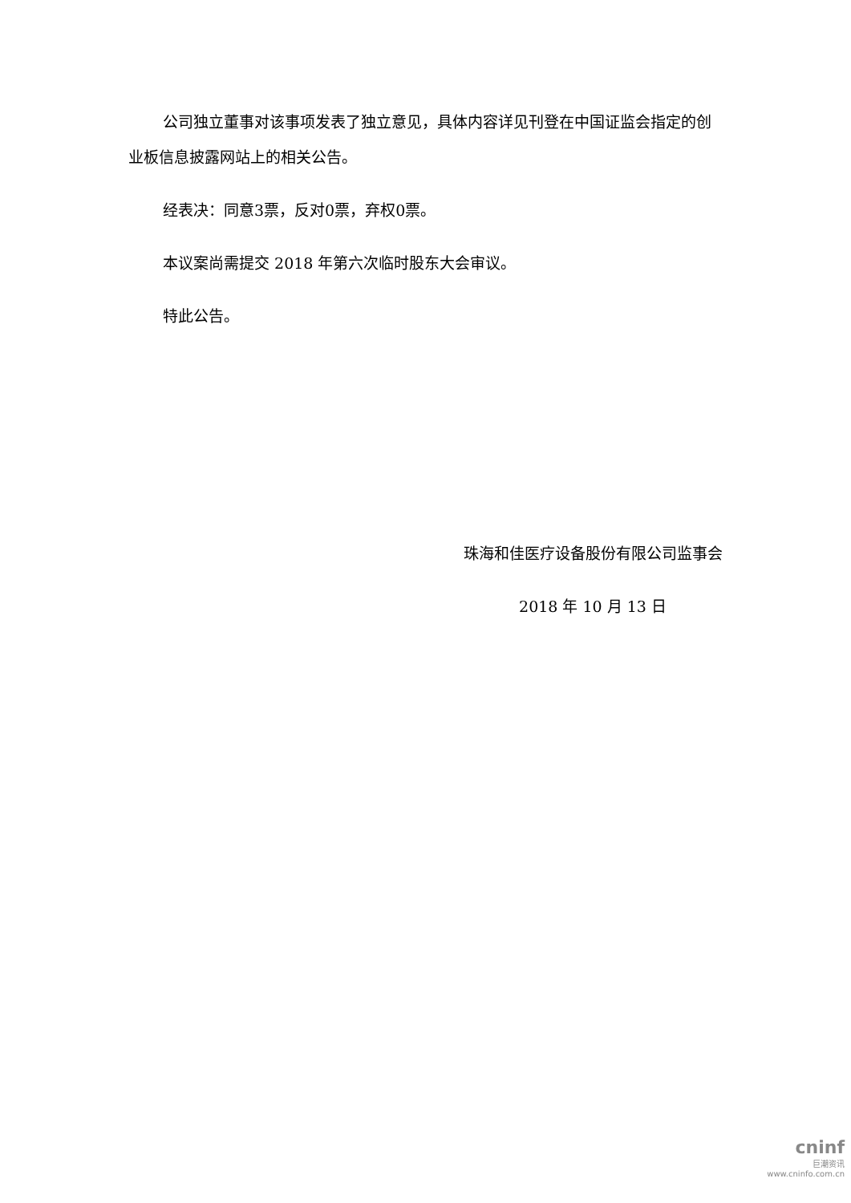公司独立董事对该事项发表了独立意见，具体内容详见刊登在中国证监会指定的创业板信息披露网站上的相关公告。
经表决：同意3票，反对0票，弃权0票。
本议案尚需提交 2018 年第六次临时股东大会审议。
特此公告。
珠海和佳医疗设备股份有限公司监事会
2018 年 10 月 13 日
cninf
巨潮资讯
www.cninfo.com.cn